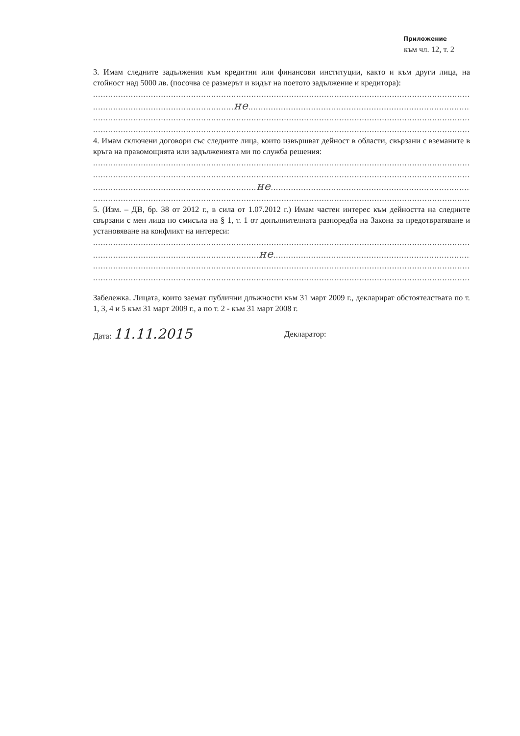Приложение
към чл. 12, т. 2
3. Имам следните задължения към кредитни или финансови институции, както и към други лица, на стойност над 5000 лв. (посочва се размерът и видът на поетото задължение и кредитора):
..............................................................................................................................................................
........................................................не.....................................................................................................
..............................................................................................................................................................
..............................................................................................................................................................
4. Имам сключени договори със следните лица, които извършват дейност в области, свързани с вземаните в кръга на правомощията или задълженията ми по служба решения:
..............................................................................................................................................................
..............................................................................................................................................................
.................................................................не..............................................................................................
..............................................................................................................................................................
5. (Изм. – ДВ, бр. 38 от 2012 г., в сила от 1.07.2012 г.) Имам частен интерес към дейността на следните свързани с мен лица по смисъла на § 1, т. 1 от допълнителната разпоредба на Закона за предотвратяване и установяване на конфликт на интереси:
..............................................................................................................................................................
..................................................................не.............................................................................................
..............................................................................................................................................................
..............................................................................................................................................................
Забележка. Лицата, които заемат публични длъжности към 31 март 2009 г., декларират обстоятелствата по т. 1, 3, 4 и 5 към 31 март 2009 г., а по т. 2 - към 31 март 2008 г.
Дата: 11.11.2015
Декларатор: